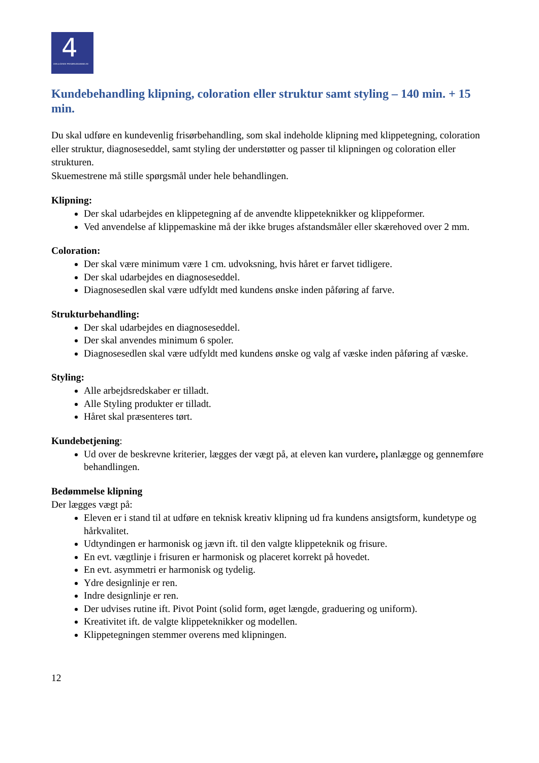4
DEN 4-ÅRIGE FRISØRUDDANNELSE
Kundebehandling klipning, coloration eller struktur samt styling – 140 min. + 15 min.
Du skal udføre en kundevenlig frisørbehandling, som skal indeholde klipning med klippetegning, coloration eller struktur, diagnoseseddel, samt styling der understøtter og passer til klipningen og coloration eller strukturen.
Skuemestrene må stille spørgsmål under hele behandlingen.
Klipning:
Der skal udarbejdes en klippetegning af de anvendte klippeteknikker og klippeformer.
Ved anvendelse af klippemaskine må der ikke bruges afstandsmåler eller skærehoved over 2 mm.
Coloration:
Der skal være minimum være 1 cm. udvoksning, hvis håret er farvet tidligere.
Der skal udarbejdes en diagnoseseddel.
Diagnosesedlen skal være udfyldt med kundens ønske inden påføring af farve.
Strukturbehandling:
Der skal udarbejdes en diagnoseseddel.
Der skal anvendes minimum 6 spoler.
Diagnosesedlen skal være udfyldt med kundens ønske og valg af væske inden påføring af væske.
Styling:
Alle arbejdsredskaber er tilladt.
Alle Styling produkter er tilladt.
Håret skal præsenteres tørt.
Kundebetjening:
Ud over de beskrevne kriterier, lægges der vægt på, at eleven kan vurdere, planlægge og gennemføre behandlingen.
Bedømmelse klipning
Der lægges vægt på:
Eleven er i stand til at udføre en teknisk kreativ klipning ud fra kundens ansigtsform, kundetype og hårkvalitet.
Udtyndingen er harmonisk og jævn ift. til den valgte klippeteknik og frisure.
En evt. vægtlinje i frisuren er harmonisk og placeret korrekt på hovedet.
En evt. asymmetri er harmonisk og tydelig.
Ydre designlinje er ren.
Indre designlinje er ren.
Der udvises rutine ift. Pivot Point (solid form, øget længde, graduering og uniform).
Kreativitet ift. de valgte klippeteknikker og modellen.
Klippetegningen stemmer overens med klipningen.
12